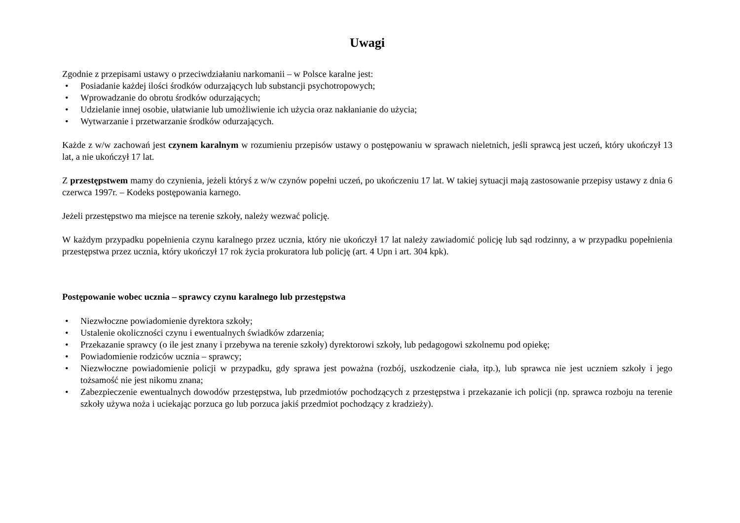Uwagi
Zgodnie z przepisami ustawy o przeciwdziałaniu narkomanii – w Polsce karalne jest:
• Posiadanie każdej ilości środków odurzających lub substancji psychotropowych;
• Wprowadzanie do obrotu środków odurzających;
• Udzielanie innej osobie, ułatwianie lub umożliwienie ich użycia oraz nakłanianie do użycia;
• Wytwarzanie i przetwarzanie środków odurzających.
Każde z w/w zachowań jest czynem karalnym w rozumieniu przepisów ustawy o postępowaniu w sprawach nieletnich, jeśli sprawcą jest uczeń, który ukończył 13 lat, a nie ukończył 17 lat.
Z przestępstwem mamy do czynienia, jeżeli któryś z w/w czynów popełni uczeń, po ukończeniu 17 lat. W takiej sytuacji mają zastosowanie przepisy ustawy z dnia 6 czerwca 1997r. – Kodeks postępowania karnego.
Jeżeli przestępstwo ma miejsce na terenie szkoły, należy wezwać policję.
W każdym przypadku popełnienia czynu karalnego przez ucznia, który nie ukończył 17 lat należy zawiadomić policję lub sąd rodzinny, a w przypadku popełnienia przestępstwa przez ucznia, który ukończył 17 rok życia prokuratora lub policję (art. 4 Upn i art. 304 kpk).
Postępowanie wobec ucznia – sprawcy czynu karalnego lub przestępstwa
• Niezwłoczne powiadomienie dyrektora szkoły;
• Ustalenie okoliczności czynu i ewentualnych świadków zdarzenia;
• Przekazanie sprawcy (o ile jest znany i przebywa na terenie szkoły) dyrektorowi szkoły, lub pedagogowi szkolnemu pod opiekę;
• Powiadomienie rodziców ucznia – sprawcy;
• Niezwłoczne powiadomienie policji w przypadku, gdy sprawa jest poważna (rozbój, uszkodzenie ciała, itp.), lub sprawca nie jest uczniem szkoły i jego tożsamość nie jest nikomu znana;
• Zabezpieczenie ewentualnych dowodów przestępstwa, lub przedmiotów pochodzących z przestępstwa i przekazanie ich policji (np. sprawca rozboju na terenie szkoły używa noża i uciekając porzuca go lub porzuca jakiś przedmiot pochodzący z kradzieży).